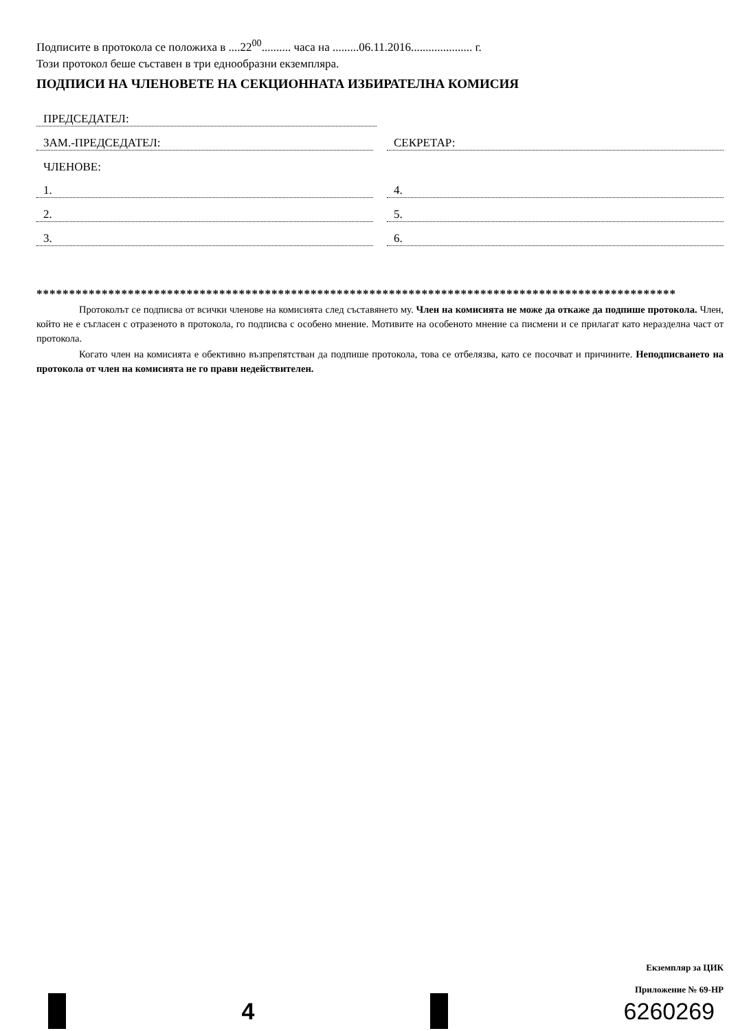Подписите в протокола се положиха в ....22<sup>00</sup>.......... часа на .........06.11.2016..................... г.
Този протокол беше съставен в три еднообразни екземпляра.
ПОДПИСИ НА ЧЛЕНОВЕТЕ НА СЕКЦИОННАТА ИЗБИРАТЕЛНА КОМИСИЯ
ПРЕДСЕДАТЕЛ:
ЗАМ.-ПРЕДСЕДАТЕЛ: СЕКРЕТАР:
ЧЛЕНОВЕ:
1. 4.
2. 5.
3. 6.
**************************************************************************************************
Протоколът се подписва от всички членове на комисията след съставянето му. Член на комисията не може да откаже да подпише протокола. Член, който не е съгласен с отразеното в протокола, го подписва с особено мнение. Мотивите на особеното мнение са писмени и се прилагат като неразделна част от протокола.
Когато член на комисията е обективно възпрепятстван да подпише протокола, това се отбелязва, като се посочват и причините. Неподписването на протокола от член на комисията не го прави недействителен.
Екземпляр за ЦИК
Приложение № 69-НР
4 6260269